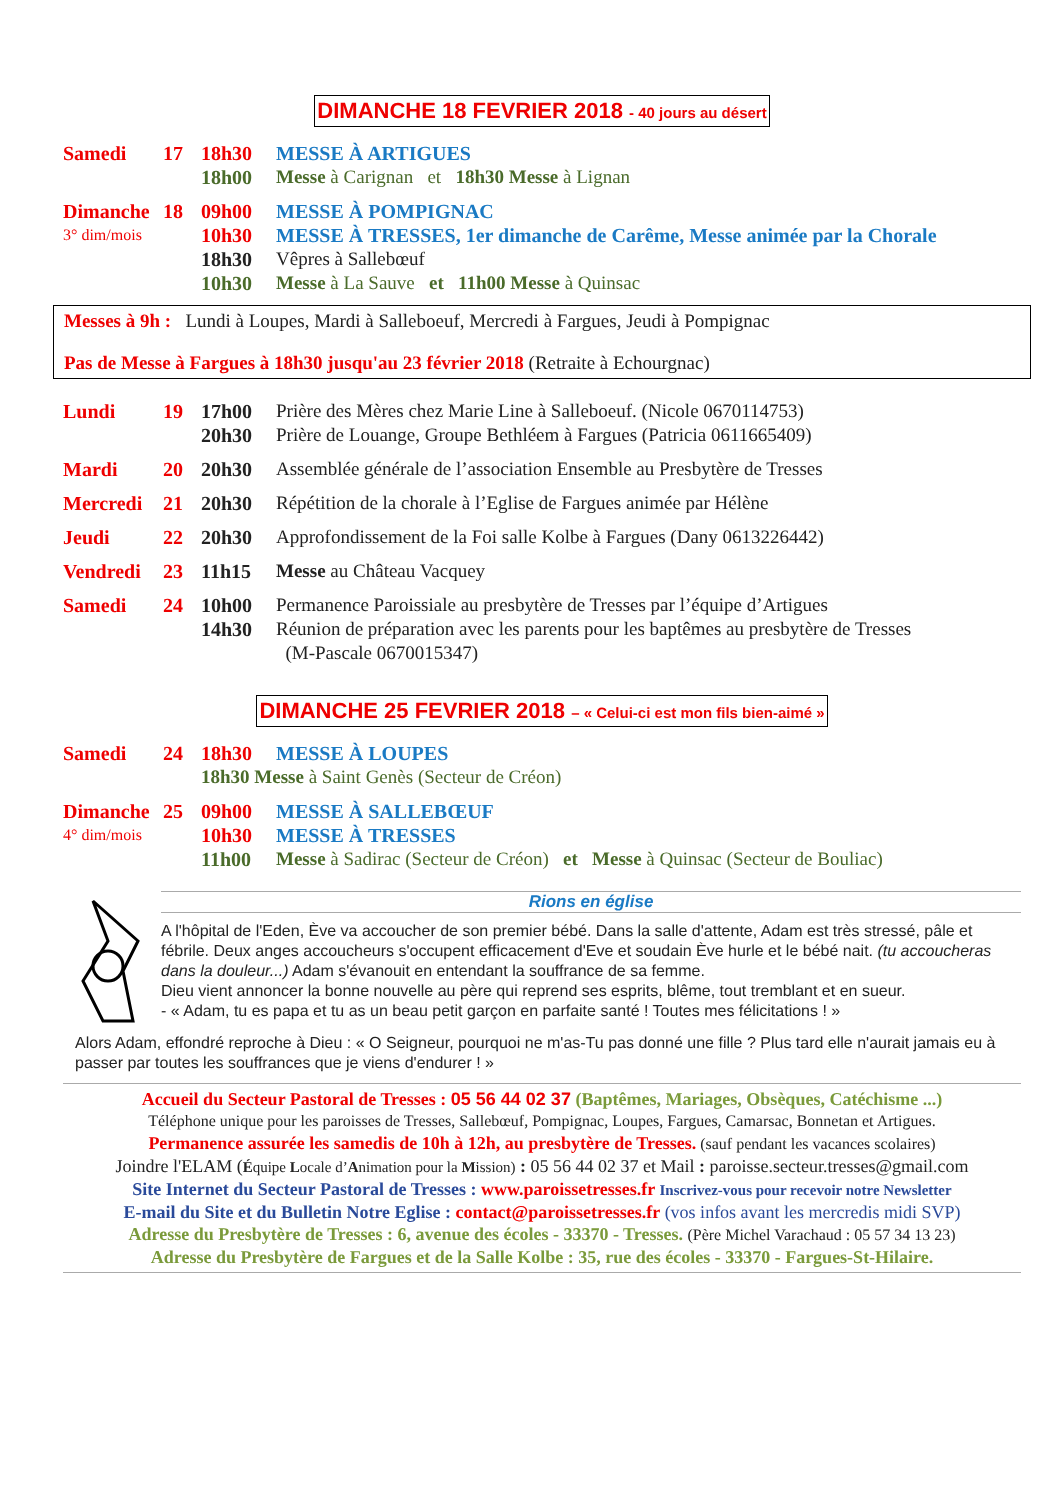DIMANCHE 18 FEVRIER 2018 - 40 jours au désert
Samedi 17 18h30 MESSE À ARTIGUES
18h00 Messe à Carignan et 18h30 Messe à Lignan
Dimanche 18 09h00 MESSE À POMPIGNAC
3° dim/mois
10h30 MESSE À TRESSES, 1er dimanche de Carême, Messe animée par la Chorale
18h30 Vêpres à Sallebœuf
10h30 Messe à La Sauve et 11h00 Messe à Quinsac
Messes à 9h : Lundi à Loupes, Mardi à Salleboeuf, Mercredi à Fargues, Jeudi à Pompignac
Pas de Messe à Fargues à 18h30 jusqu'au 23 février 2018 (Retraite à Echourgnac)
Lundi 19 17h00 Prière des Mères chez Marie Line à Salleboeuf. (Nicole 0670114753)
20h30 Prière de Louange, Groupe Bethléem à Fargues (Patricia 0611665409)
Mardi 20 20h30 Assemblée générale de l’association Ensemble au Presbytère de Tresses
Mercredi 21 20h30 Répétition de la chorale à l’Eglise de Fargues animée par Hélène
Jeudi 22 20h30 Approfondissement de la Foi salle Kolbe à Fargues (Dany 0613226442)
Vendredi 23 11h15 Messe au Château Vacquey
Samedi 24 10h00 Permanence Paroissiale au presbytère de Tresses par l’équipe d’Artigues
14h30 Réunion de préparation avec les parents pour les baptêmes au presbytère de Tresses
(M-Pascale 0670015347)
DIMANCHE 25 FEVRIER 2018 – « Celui-ci est mon fils bien-aimé »
Samedi 24 18h30 MESSE À LOUPES
18h30 Messe à Saint Genès (Secteur de Créon)
Dimanche 25 09h00 MESSE À SALLEBŒUF
4° dim/mois
10h30 MESSE À TRESSES
11h00 Messe à Sadirac (Secteur de Créon) et Messe à Quinsac (Secteur de Bouliac)
Rions en église
A l'hôpital de l'Eden, Ève va accoucher de son premier bébé. Dans la salle d'attente, Adam est très stressé, pâle et fébrile. Deux anges accoucheurs s'occupent efficacement d'Eve et soudain Ève hurle et le bébé nait. (tu accoucheras dans la douleur...) Adam s'évanouit en entendant la souffrance de sa femme.
Dieu vient annoncer la bonne nouvelle au père qui reprend ses esprits, blême, tout tremblant et en sueur.
- « Adam, tu es papa et tu as un beau petit garçon en parfaite santé ! Toutes mes félicitations ! »
Alors Adam, effondré reproche à Dieu : « O Seigneur, pourquoi ne m'as-Tu pas donné une fille ? Plus tard elle n'aurait jamais eu à passer par toutes les souffrances que je viens d'endurer ! »
Accueil du Secteur Pastoral de Tresses : 05 56 44 02 37 (Baptêmes, Mariages, Obsèques, Catéchisme ...)
Téléphone unique pour les paroisses de Tresses, Sallebœuf, Pompignac, Loupes, Fargues, Camarsac, Bonnetan et Artigues.
Permanence assurée les samedis de 10h à 12h, au presbytère de Tresses. (sauf pendant les vacances scolaires)
Joindre l'ELAM (Équipe Locale d’Animation pour la Mission) : 05 56 44 02 37 et Mail : paroisse.secteur.tresses@gmail.com
Site Internet du Secteur Pastoral de Tresses : www.paroissetresses.fr Inscrivez-vous pour recevoir notre Newsletter
E-mail du Site et du Bulletin Notre Eglise : contact@paroissetresses.fr (vos infos avant les mercredis midi SVP)
Adresse du Presbytère de Tresses : 6, avenue des écoles - 33370 - Tresses. (Père Michel Varachaud : 05 57 34 13 23)
Adresse du Presbytère de Fargues et de la Salle Kolbe : 35, rue des écoles - 33370 - Fargues-St-Hilaire.